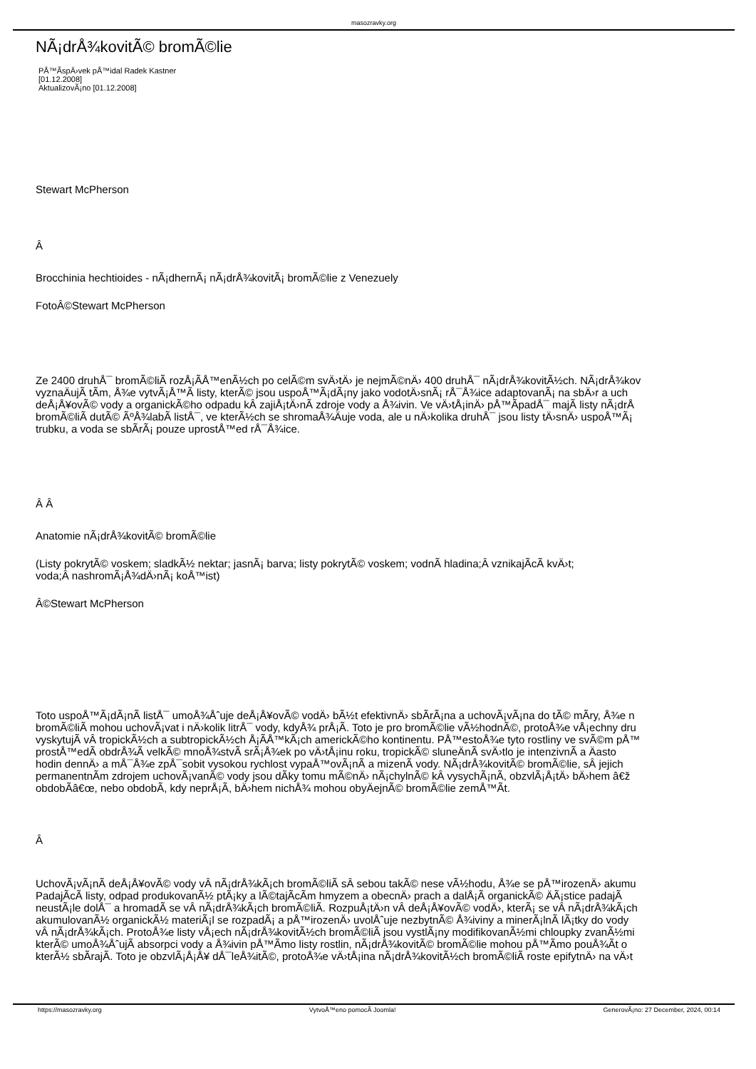masozravky.org
NÃ¡drÅ¾kovitÃ© bromÃ©lie
PÅ™Ã­spÄ›vek pÅ™idal Radek Kastner
[01.12.2008]
AktualizovÃ¡no [01.12.2008]
Stewart McPherson
Â
Brocchinia hechtioides - nÃ¡dhernÃ¡ nÃ¡drÅ¾kovitÃ¡ bromÃ©lie z Venezuely
FotoÂ©Stewart McPherson
Ze 2400 druhÅ¯ bromÃ©liÃ­ rozÅ¡Ã­Å™enÃ½ch po celÃ©m svÄ›tÄ› je nejmÃ©nÄ› 400 druhÅ¯ nÃ¡drÅ¾kovitÃ½ch. NÃ¡drÅ¾kov
vyznaÄujÃ­ tÃ­m, Å¾e vytvÃ¡Å™Ã­ listy, kterÃ© jsou uspoÅ™Ã¡dÃ¡ny jako vodotÄ›snÃ¡ rÅ¯Å¾ice adaptovanÃ¡ na sbÄ›r a uch
deÅ¡Å¥ovÃ© vody a organickÃ©ho odpadu kÂ zajiÅ¡tÄ›nÃ­ zdroje vody a Å¾ivin. Ve vÄ›tÅ¡inÄ› pÅ™Ã­padÅ¯ majÃ­ listy nÃ¡drÅ
bromÃ©liÃ­ dutÃ© ÃºÅ¾labÃ­ listÅ¯, ve kterÃ½ch se shromaÅ¾Äuje voda, ale u nÄ›kolika druhÅ¯ jsou listy tÄ›snÄ› uspoÅ™Ã¡
trubku, a voda se sbÃ­rÃ¡ pouze uprostÅ™ed rÅ¯Å¾ice.
Â Â
Anatomie nÃ¡drÅ¾kovitÃ© bromÃ©lie
(Listy pokrytÃ© voskem; sladkÃ½ nektar; jasnÃ¡ barva; listy pokrytÃ© voskem; vodnÃ­ hladina;Â vznikajÃ­cÃ­ kvÄ›t;
voda;Â nashromÃ¡Å¾dÄ›nÃ¡ koÅ™ist)
Â©Stewart McPherson
Toto uspoÅ™Ã¡dÃ¡nÃ­ listÅ¯ umoÅ¾Åˆuje deÅ¡Å¥ovÃ© vodÄ› bÃ½t efektivnÄ› sbÃ­rÃ¡na a uchovÃ¡vÃ¡na do tÃ© mÃ­ry, Å¾e n
bromÃ©liÃ­ mohou uchovÃ¡vat i nÄ›kolik litrÅ¯ vody, kdyÅ¾ prÅ¡Ã­. Toto je pro bromÃ©lie vÃ½hodnÃ©, protoÅ¾e vÅ¡echny dru
vyskytujÃ­ vÂ tropickÃ½ch a subtropickÃ½ch Å¡Ã­Å™kÃ¡ch americkÃ©ho kontinentu. PÅ™estoÅ¾e tyto rostliny ve svÃ©m pÅ™
prostÅ™edÃ­ obdrÅ¾Ã­ velkÃ© mnoÅ¾stvÃ­ srÃ¡Å¾ek po vÄ›tÅ¡inu roku, tropickÃ© sluneÄnÃ­ svÄ›tlo je intenzivnÃ­ a Äasto
hodin dennÄ› a mÅ¯Å¾e zpÅ¯sobit vysokou rychlost vypaÅ™ovÃ¡nÃ­ a mizenÃ­ vody. NÃ¡drÅ¾kovitÃ© bromÃ©lie, sÂ jejich
permanentnÃ­m zdrojem uchovÃ¡vanÃ© vody jsou dÃ­ky tomu mÃ©nÄ› nÃ¡chylnÃ© kÂ vysychÃ¡nÃ­, obzvlÃ¡Å¡tÄ› bÄ›hem â€ž
obdobÃ­â€œ, nebo obdobÃ­, kdy neprÅ¡Ã­, bÄ›hem nichÅ¾ mohou obyÄejnÃ© bromÃ©lie zemÅ™Ã­t.
Â
UchovÃ¡vÃ¡nÃ­ deÅ¡Å¥ovÃ© vody vÂ nÃ¡drÅ¾kÃ¡ch bromÃ©liÃ­ sÂ sebou takÃ© nese vÃ½hodu, Å¾e se pÅ™irozenÄ› akumu
PadajÃ­cÃ­ listy, odpad produkovanÃ½ ptÃ¡ky a lÃ©tajÃ­cÃ­m hmyzem a obecnÄ› prach a dalÅ¡Ã­ organickÃ© ÄÃ¡stice padajÃ
neustÃ¡le dolÅ¯ a hromadÃ­ se vÂ nÃ¡drÅ¾kÃ¡ch bromÃ©liÃ­. RozpuÅ¡tÄ›n vÂ deÅ¡Å¥ovÃ© vodÄ›, kterÃ¡ se vÂ nÃ¡drÅ¾kÃ¡ch
akumulovanÃ½ organickÃ½ materiÃ¡l se rozpadÃ¡ a pÅ™irozenÄ› uvolÅˆuje nezbytnÃ© Å¾iviny a minerÃ¡lnÃ­ lÃ¡tky do vody
vÂ nÃ¡drÅ¾kÃ¡ch. ProtoÅ¾e listy vÅ¡ech nÃ¡drÅ¾kovitÃ½ch bromÃ©liÃ­ jsou vystlÃ¡ny modifikovanÃ½mi chloupky zvanÃ½mi
kterÃ© umoÅ¾ÅˆujÃ­ absorpci vody a Å¾ivin pÅ™Ã­mo listy rostlin, nÃ¡drÅ¾kovitÃ© bromÃ©lie mohou pÅ™Ã­mo pouÅ¾Ã­t o
kterÃ½ sbÃ­rajÃ­. Toto je obzvlÃ¡Å¡Å¥ dÅ¯leÅ¾itÃ©, protoÅ¾e vÄ›tÅ¡ina nÃ¡drÅ¾kovitÃ½ch bromÃ©liÃ­ roste epifytnÄ› na vÄ›t
https://masozravky.org VytvoÅ™eno pomocÃ­ Joomla! GenerovÃ¡no: 27 December, 2024, 00:14